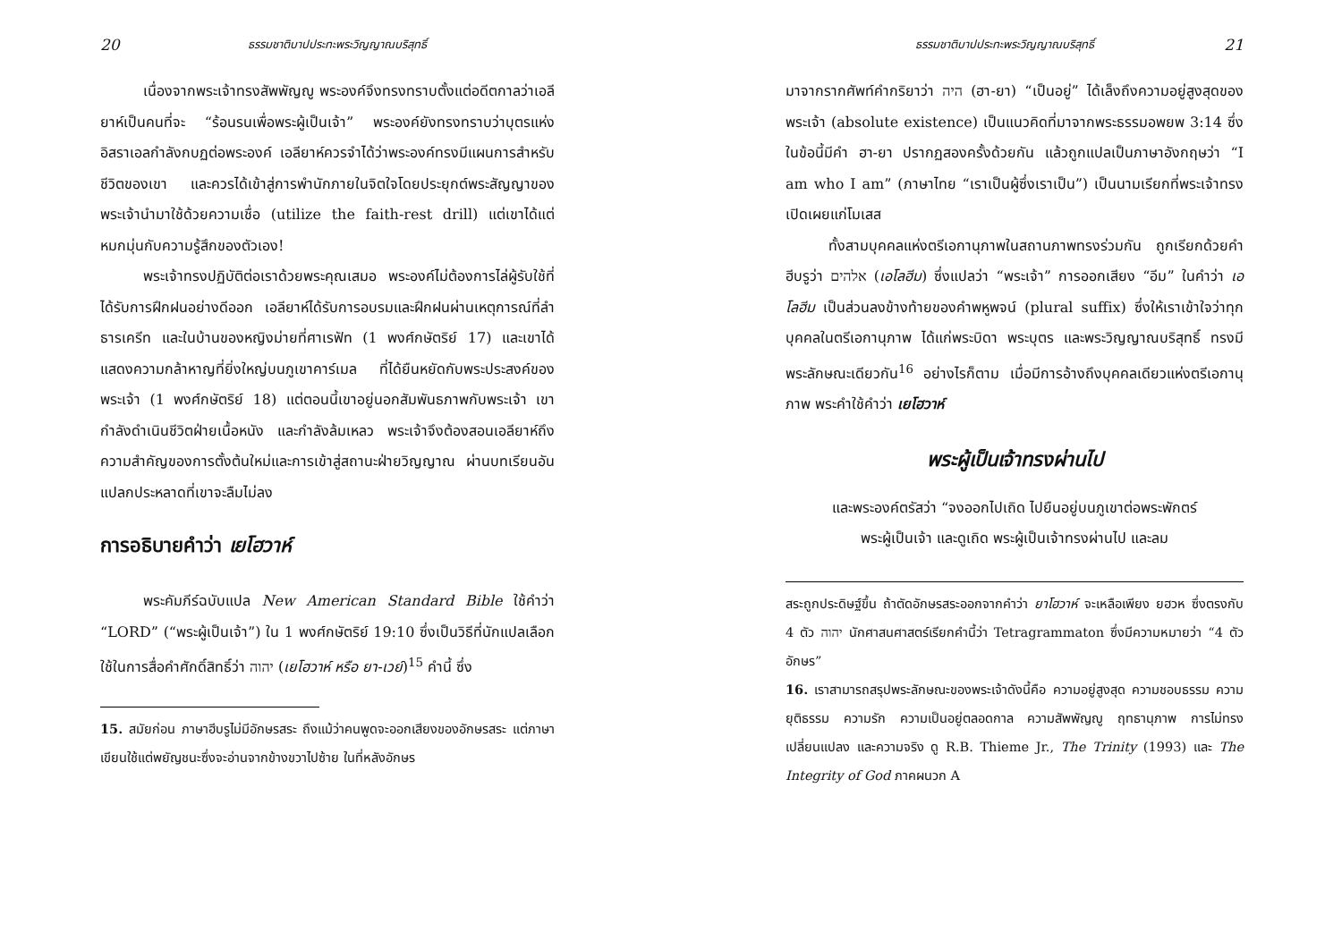20 ธรรมชาติบาปประทะพระวิญญาณบริสุทธิ์
เนื่องจากพระเจ้าทรงสัพพัญญู พระองค์จึงทรงทราบตั้งแต่อดีตกาลว่าเอลียาห์เป็นคนที่จะ “ร้อนรนเพื่อพระผู้เป็นเจ้า” พระองค์ยังทรงทราบว่าบุตรแห่งอิสราเอลกำลังกบฏต่อพระองค์ เอลียาห์ควรจำได้ว่าพระองค์ทรงมีแผนการสำหรับชีวิตของเขา และควรได้เข้าสู่การพำนักภายในจิตใจโดยประยุกต์พระสัญญาของพระเจ้านำมาใช้ด้วยความเชื่อ (utilize the faith-rest drill) แต่เขาได้แต่หมกมุ่นกับความรู้สึกของตัวเอง!
พระเจ้าทรงปฏิบัติต่อเราด้วยพระคุณเสมอ พระองค์ไม่ต้องการไล่ผู้รับใช้ที่ได้รับการฝึกฝนอย่างดีออก เอลียาห์ได้รับการอบรมและฝึกฝนผ่านเหตุการณ์ที่ลำธารเครีท และในบ้านของหญิงม่ายที่ศาเรฟัท (1 พงศ์กษัตริย์ 17) และเขาได้แสดงความกล้าหาญที่ยิ่งใหญ่บนภูเขาคาร์เมล ที่ได้ยืนหยัดกับพระประสงค์ของพระเจ้า (1 พงศ์กษัตริย์ 18) แต่ตอนนี้เขาอยู่นอกสัมพันธภาพกับพระเจ้า เขากำลังดำเนินชีวิตฝ่ายเนื้อหนัง และกำลังล้มเหลว พระเจ้าจึงต้องสอนเอลียาห์ถึงความสำคัญของการตั้งต้นใหม่และการเข้าสู่สถานะฝ่ายวิญญาณ ผ่านบทเรียนอันแปลกประหลาดที่เขาจะลืมไม่ลง
การอธิบายคำว่า เยโฮวาห์
พระคัมภีร์ฉบับแปล New American Standard Bible ใช้คำว่า “LORD” (“พระผู้เป็นเจ้า”) ใน 1 พงศ์กษัตริย์ 19:10 ซึ่งเป็นวิธีที่นักแปลเลือกใช้ในการสื่อคำศักดิ์สิทธิ์ว่า יהוה (เยโฮวาห์ หรือ ยา-เวย์)<sup>15</sup> คำนี้ ซึ่ง
15. สมัยก่อน ภาษาฮีบรูไม่มีอักษรสระ ถึงแม้ว่าคนพูดจะออกเสียงของอักษรสระ แต่ภาษาเขียนใช้แต่พยัญชนะซึ่งจะอ่านจากข้างขวาไปซ้าย ในที่หลังอักษร
ธรรมชาติบาปประทะพระวิญญาณบริสุทธิ์ 21
มาจากรากศัพท์คำกริยาว่า היה (ฮา-ยา) “เป็นอยู่” ได้เล็งถึงความอยู่สูงสุดของพระเจ้า (absolute existence) เป็นแนวคิดที่มาจากพระธรรมอพยพ 3:14 ซึ่งในข้อนี้มีคำ ฮา-ยา ปรากฏสองครั้งด้วยกัน แล้วถูกแปลเป็นภาษาอังกฤษว่า “I am who I am” (ภาษาไทย “เราเป็นผู้ซึ่งเราเป็น”) เป็นนามเรียกที่พระเจ้าทรงเปิดเผยแก่โมเสส
ทั้งสามบุคคลแห่งตรีเอกานุภาพในสถานภาพทรงร่วมกัน ถูกเรียกด้วยคำฮีบรูว่า אלהים (เอโลฮีม) ซึ่งแปลว่า “พระเจ้า” การออกเสียง “อีม” ในคำว่า เอโลฮีม เป็นส่วนลงข้างท้ายของคำพหูพจน์ (plural suffix) ซึ่งให้เราเข้าใจว่าทุกบุคคลในตรีเอกานุภาพ ได้แก่พระบิดา พระบุตร และพระวิญญาณบริสุทธิ์ ทรงมีพระลักษณะเดียวกัน<sup>16</sup> อย่างไรก็ตาม เมื่อมีการอ้างถึงบุคคลเดียวแห่งตรีเอกานุภาพ พระคำใช้คำว่า เยโฮวาห์
พระผู้เป็นเจ้าทรงผ่านไป
และพระองค์ตรัสว่า “จงออกไปเถิด ไปยืนอยู่บนภูเขาต่อพระพักตร์พระผู้เป็นเจ้า และดูเถิด พระผู้เป็นเจ้าทรงผ่านไป และลม
สระถูกประดิษฐ์ขึ้น ถ้าตัดอักษรสระออกจากคำว่า ยาโฮวาห์ จะเหลือเพียง ยฮวห ซึ่งตรงกับ 4 ตัว יהוה นักศาสนศาสตร์เรียกคำนี้ว่า Tetragrammaton ซึ่งมีความหมายว่า “4 ตัวอักษร”
16. เราสามารถสรุปพระลักษณะของพระเจ้าดังนี้คือ ความอยู่สูงสุด ความชอบธรรม ความยุติธรรม ความรัก ความเป็นอยู่ตลอดกาล ความสัพพัญญู ฤทธานุภาพ การไม่ทรงเปลี่ยนแปลง และความจริง ดู R.B. Thieme Jr., The Trinity (1993) และ The Integrity of God ภาคผนวก A